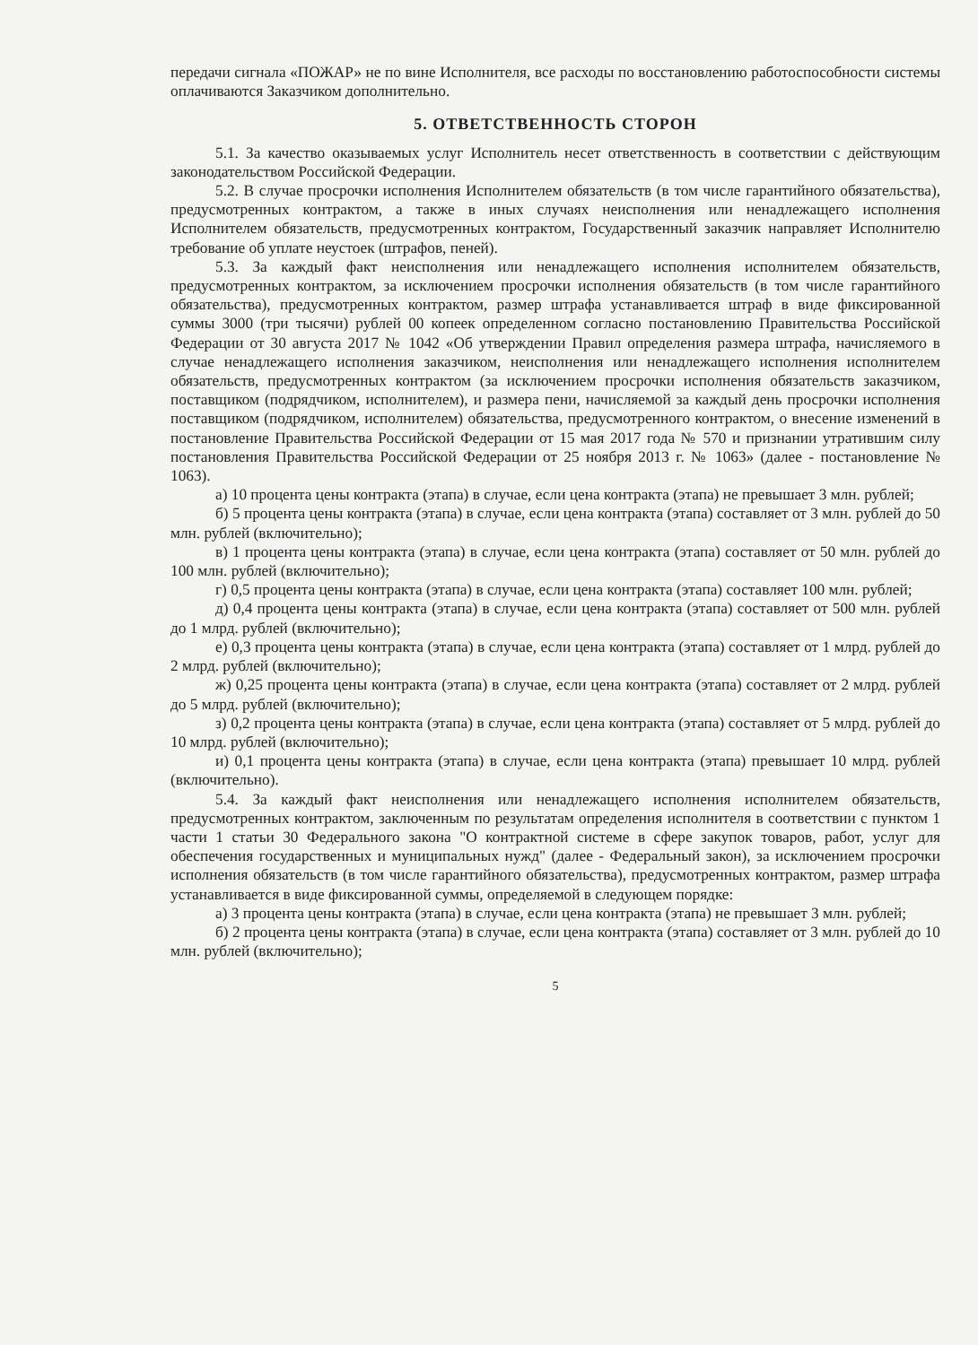передачи сигнала «ПОЖАР» не по вине Исполнителя, все расходы по восстановлению работоспособности системы оплачиваются Заказчиком дополнительно.
5. ОТВЕТСТВЕННОСТЬ СТОРОН
5.1. За качество оказываемых услуг Исполнитель несет ответственность в соответствии с действующим законодательством Российской Федерации.
5.2. В случае просрочки исполнения Исполнителем обязательств (в том числе гарантийного обязательства), предусмотренных контрактом, а также в иных случаях неисполнения или ненадлежащего исполнения Исполнителем обязательств, предусмотренных контрактом, Государственный заказчик направляет Исполнителю требование об уплате неустоек (штрафов, пеней).
5.3. За каждый факт неисполнения или ненадлежащего исполнения исполнителем обязательств, предусмотренных контрактом, за исключением просрочки исполнения обязательств (в том числе гарантийного обязательства), предусмотренных контрактом, размер штрафа устанавливается штраф в виде фиксированной суммы 3000 (три тысячи) рублей 00 копеек определенном согласно постановлению Правительства Российской Федерации от 30 августа 2017 № 1042 «Об утверждении Правил определения размера штрафа, начисляемого в случае ненадлежащего исполнения заказчиком, неисполнения или ненадлежащего исполнения исполнителем обязательств, предусмотренных контрактом (за исключением просрочки исполнения обязательств заказчиком, поставщиком (подрядчиком, исполнителем), и размера пени, начисляемой за каждый день просрочки исполнения поставщиком (подрядчиком, исполнителем) обязательства, предусмотренного контрактом, о внесение изменений в постановление Правительства Российской Федерации от 15 мая 2017 года № 570 и признании утратившим силу постановления Правительства Российской Федерации от 25 ноября 2013 г. № 1063» (далее - постановление № 1063).
а) 10 процента цены контракта (этапа) в случае, если цена контракта (этапа) не превышает 3 млн. рублей;
б) 5 процента цены контракта (этапа) в случае, если цена контракта (этапа) составляет от 3 млн. рублей до 50 млн. рублей (включительно);
в) 1 процента цены контракта (этапа) в случае, если цена контракта (этапа) составляет от 50 млн. рублей до 100 млн. рублей (включительно);
г) 0,5 процента цены контракта (этапа) в случае, если цена контракта (этапа) составляет 100 млн. рублей;
д) 0,4 процента цены контракта (этапа) в случае, если цена контракта (этапа) составляет от 500 млн. рублей до 1 млрд. рублей (включительно);
е) 0,3 процента цены контракта (этапа) в случае, если цена контракта (этапа) составляет от 1 млрд. рублей до 2 млрд. рублей (включительно);
ж) 0,25 процента цены контракта (этапа) в случае, если цена контракта (этапа) составляет от 2 млрд. рублей до 5 млрд. рублей (включительно);
з) 0,2 процента цены контракта (этапа) в случае, если цена контракта (этапа) составляет от 5 млрд. рублей до 10 млрд. рублей (включительно);
и) 0,1 процента цены контракта (этапа) в случае, если цена контракта (этапа) превышает 10 млрд. рублей (включительно).
5.4. За каждый факт неисполнения или ненадлежащего исполнения исполнителем обязательств, предусмотренных контрактом, заключенным по результатам определения исполнителя в соответствии с пунктом 1 части 1 статьи 30 Федерального закона "О контрактной системе в сфере закупок товаров, работ, услуг для обеспечения государственных и муниципальных нужд" (далее - Федеральный закон), за исключением просрочки исполнения обязательств (в том числе гарантийного обязательства), предусмотренных контрактом, размер штрафа устанавливается в виде фиксированной суммы, определяемой в следующем порядке:
а) 3 процента цены контракта (этапа) в случае, если цена контракта (этапа) не превышает 3 млн. рублей;
б) 2 процента цены контракта (этапа) в случае, если цена контракта (этапа) составляет от 3 млн. рублей до 10 млн. рублей (включительно);
5